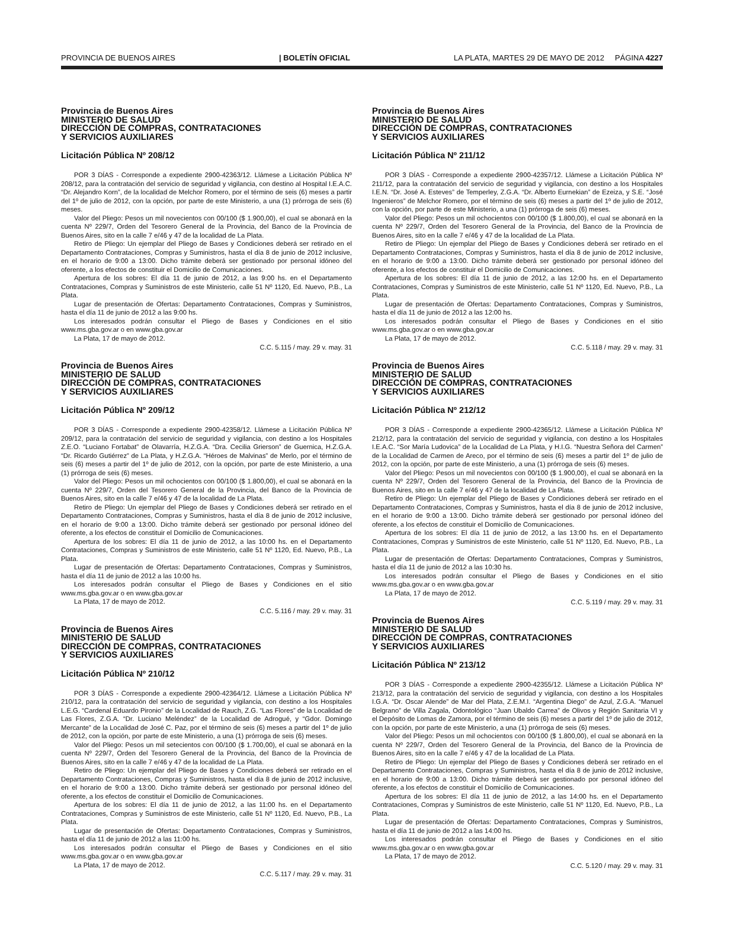PROVINCIA DE BUENOS AIRES | BOLETÍN OFICIAL LA PLATA, MARTES 29 DE MAYO DE 2012 PÁGINA 4227
Provincia de Buenos Aires
MINISTERIO DE SALUD
DIRECCIÓN DE COMPRAS, CONTRATACIONES
Y SERVICIOS AUXILIARES
Licitación Pública Nº 208/12
POR 3 DÍAS - Corresponde a expediente 2900-42363/12. Llámese a Licitación Pública Nº 208/12, para la contratación del servicio de seguridad y vigilancia, con destino al Hospital I.E.A.C. “Dr. Alejandro Korn”, de la localidad de Melchor Romero, por el término de seis (6) meses a partir del 1º de julio de 2012, con la opción, por parte de este Ministerio, a una (1) prórroga de seis (6) meses.
Valor del Pliego: Pesos un mil novecientos con 00/100 ($ 1.900,00), el cual se abonará en la cuenta Nº 229/7, Orden del Tesorero General de la Provincia, del Banco de la Provincia de Buenos Aires, sito en la calle 7 e/46 y 47 de la localidad de La Plata.
Retiro de Pliego: Un ejemplar del Pliego de Bases y Condiciones deberá ser retirado en el Departamento Contrataciones, Compras y Suministros, hasta el día 8 de junio de 2012 inclusive, en el horario de 9:00 a 13:00. Dicho trámite deberá ser gestionado por personal idóneo del oferente, a los efectos de constituir el Domicilio de Comunicaciones.
Apertura de los sobres: El día 11 de junio de 2012, a las 9:00 hs. en el Departamento Contrataciones, Compras y Suministros de este Ministerio, calle 51 Nº 1120, Ed. Nuevo, P.B., La Plata.
Lugar de presentación de Ofertas: Departamento Contrataciones, Compras y Suministros, hasta el día 11 de junio de 2012 a las 9:00 hs.
Los interesados podrán consultar el Pliego de Bases y Condiciones en el sitio www.ms.gba.gov.ar o en www.gba.gov.ar
La Plata, 17 de mayo de 2012.
C.C. 5.115 / may. 29 v. may. 31
Provincia de Buenos Aires
MINISTERIO DE SALUD
DIRECCIÓN DE COMPRAS, CONTRATACIONES
Y SERVICIOS AUXILIARES
Licitación Pública Nº 209/12
POR 3 DÍAS - Corresponde a expediente 2900-42358/12. Llámese a Licitación Pública Nº 209/12, para la contratación del servicio de seguridad y vigilancia, con destino a los Hospitales Z.E.O. “Luciano Fortabat” de Olavarría, H.Z.G.A. “Dra. Cecilia Grierson” de Guernica, H.Z.G.A. “Dr. Ricardo Gutiérrez” de La Plata, y H.Z.G.A. “Héroes de Malvinas” de Merlo, por el término de seis (6) meses a partir del 1º de julio de 2012, con la opción, por parte de este Ministerio, a una (1) prórroga de seis (6) meses.
Valor del Pliego: Pesos un mil ochocientos con 00/100 ($ 1.800,00), el cual se abonará en la cuenta Nº 229/7, Orden del Tesorero General de la Provincia, del Banco de la Provincia de Buenos Aires, sito en la calle 7 e/46 y 47 de la localidad de La Plata.
Retiro de Pliego: Un ejemplar del Pliego de Bases y Condiciones deberá ser retirado en el Departamento Contrataciones, Compras y Suministros, hasta el día 8 de junio de 2012 inclusive, en el horario de 9:00 a 13:00. Dicho trámite deberá ser gestionado por personal idóneo del oferente, a los efectos de constituir el Domicilio de Comunicaciones.
Apertura de los sobres: El día 11 de junio de 2012, a las 10:00 hs. en el Departamento Contrataciones, Compras y Suministros de este Ministerio, calle 51 Nº 1120, Ed. Nuevo, P.B., La Plata.
Lugar de presentación de Ofertas: Departamento Contrataciones, Compras y Suministros, hasta el día 11 de junio de 2012 a las 10:00 hs.
Los interesados podrán consultar el Pliego de Bases y Condiciones en el sitio www.ms.gba.gov.ar o en www.gba.gov.ar
La Plata, 17 de mayo de 2012.
C.C. 5.116 / may. 29 v. may. 31
Provincia de Buenos Aires
MINISTERIO DE SALUD
DIRECCIÓN DE COMPRAS, CONTRATACIONES
Y SERVICIOS AUXILIARES
Licitación Pública Nº 210/12
POR 3 DÍAS - Corresponde a expediente 2900-42364/12. Llámese a Licitación Pública Nº 210/12, para la contratación del servicio de seguridad y vigilancia, con destino a los Hospitales L.E.G. “Cardenal Eduardo Pironio” de la Localidad de Rauch, Z.G. “Las Flores” de la Localidad de Las Flores, Z.G.A. “Dr. Luciano Meléndez” de la Localidad de Adrogué, y “Gdor. Domingo Mercante” de la Localidad de José C. Paz, por el término de seis (6) meses a partir del 1º de julio de 2012, con la opción, por parte de este Ministerio, a una (1) prórroga de seis (6) meses.
Valor del Pliego: Pesos un mil setecientos con 00/100 ($ 1.700,00), el cual se abonará en la cuenta Nº 229/7, Orden del Tesorero General de la Provincia, del Banco de la Provincia de Buenos Aires, sito en la calle 7 e/46 y 47 de la localidad de La Plata.
Retiro de Pliego: Un ejemplar del Pliego de Bases y Condiciones deberá ser retirado en el Departamento Contrataciones, Compras y Suministros, hasta el día 8 de junio de 2012 inclusive, en el horario de 9:00 a 13:00. Dicho trámite deberá ser gestionado por personal idóneo del oferente, a los efectos de constituir el Domicilio de Comunicaciones.
Apertura de los sobres: El día 11 de junio de 2012, a las 11:00 hs. en el Departamento Contrataciones, Compras y Suministros de este Ministerio, calle 51 Nº 1120, Ed. Nuevo, P.B., La Plata.
Lugar de presentación de Ofertas: Departamento Contrataciones, Compras y Suministros, hasta el día 11 de junio de 2012 a las 11:00 hs.
Los interesados podrán consultar el Pliego de Bases y Condiciones en el sitio www.ms.gba.gov.ar o en www.gba.gov.ar
La Plata, 17 de mayo de 2012.
C.C. 5.117 / may. 29 v. may. 31
Provincia de Buenos Aires
MINISTERIO DE SALUD
DIRECCIÓN DE COMPRAS, CONTRATACIONES
Y SERVICIOS AUXILIARES
Licitación Pública Nº 211/12
POR 3 DÍAS - Corresponde a expediente 2900-42357/12. Llámese a Licitación Pública Nº 211/12, para la contratación del servicio de seguridad y vigilancia, con destino a los Hospitales I.E.N. “Dr. José A. Esteves” de Temperley, Z.G.A. “Dr. Alberto Eurnekian” de Ezeiza, y S.E. “José Ingenieros” de Melchor Romero, por el término de seis (6) meses a partir del 1º de julio de 2012, con la opción, por parte de este Ministerio, a una (1) prórroga de seis (6) meses.
Valor del Pliego: Pesos un mil ochocientos con 00/100 ($ 1.800,00), el cual se abonará en la cuenta Nº 229/7, Orden del Tesorero General de la Provincia, del Banco de la Provincia de Buenos Aires, sito en la calle 7 e/46 y 47 de la localidad de La Plata.
Retiro de Pliego: Un ejemplar del Pliego de Bases y Condiciones deberá ser retirado en el Departamento Contrataciones, Compras y Suministros, hasta el día 8 de junio de 2012 inclusive, en el horario de 9:00 a 13:00. Dicho trámite deberá ser gestionado por personal idóneo del oferente, a los efectos de constituir el Domicilio de Comunicaciones.
Apertura de los sobres: El día 11 de junio de 2012, a las 12:00 hs. en el Departamento Contrataciones, Compras y Suministros de este Ministerio, calle 51 Nº 1120, Ed. Nuevo, P.B., La Plata.
Lugar de presentación de Ofertas: Departamento Contrataciones, Compras y Suministros, hasta el día 11 de junio de 2012 a las 12:00 hs.
Los interesados podrán consultar el Pliego de Bases y Condiciones en el sitio www.ms.gba.gov.ar o en www.gba.gov.ar
La Plata, 17 de mayo de 2012.
C.C. 5.118 / may. 29 v. may. 31
Provincia de Buenos Aires
MINISTERIO DE SALUD
DIRECCIÓN DE COMPRAS, CONTRATACIONES
Y SERVICIOS AUXILIARES
Licitación Pública Nº 212/12
POR 3 DÍAS - Corresponde a expediente 2900-42365/12. Llámese a Licitación Pública Nº 212/12, para la contratación del servicio de seguridad y vigilancia, con destino a los Hospitales I.E.A.C. “Sor María Ludovica” de la Localidad de La Plata, y H.I.G. “Nuestra Señora del Carmen” de la Localidad de Carmen de Areco, por el término de seis (6) meses a partir del 1º de julio de 2012, con la opción, por parte de este Ministerio, a una (1) prórroga de seis (6) meses.
Valor del Pliego: Pesos un mil novecientos con 00/100 ($ 1.900,00), el cual se abonará en la cuenta Nº 229/7, Orden del Tesorero General de la Provincia, del Banco de la Provincia de Buenos Aires, sito en la calle 7 e/46 y 47 de la localidad de La Plata.
Retiro de Pliego: Un ejemplar del Pliego de Bases y Condiciones deberá ser retirado en el Departamento Contrataciones, Compras y Suministros, hasta el día 8 de junio de 2012 inclusive, en el horario de 9:00 a 13:00. Dicho trámite deberá ser gestionado por personal idóneo del oferente, a los efectos de constituir el Domicilio de Comunicaciones.
Apertura de los sobres: El día 11 de junio de 2012, a las 13:00 hs. en el Departamento Contrataciones, Compras y Suministros de este Ministerio, calle 51 Nº 1120, Ed. Nuevo, P.B., La Plata.
Lugar de presentación de Ofertas: Departamento Contrataciones, Compras y Suministros, hasta el día 11 de junio de 2012 a las 10:30 hs.
Los interesados podrán consultar el Pliego de Bases y Condiciones en el sitio www.ms.gba.gov.ar o en www.gba.gov.ar
La Plata, 17 de mayo de 2012.
C.C. 5.119 / may. 29 v. may. 31
Provincia de Buenos Aires
MINISTERIO DE SALUD
DIRECCIÓN DE COMPRAS, CONTRATACIONES
Y SERVICIOS AUXILIARES
Licitación Pública Nº 213/12
POR 3 DÍAS - Corresponde a expediente 2900-42355/12. Llámese a Licitación Pública Nº 213/12, para la contratación del servicio de seguridad y vigilancia, con destino a los Hospitales I.G.A. “Dr. Oscar Alende” de Mar del Plata, Z.E.M.I. “Argentina Diego” de Azul, Z.G.A. “Manuel Belgrano” de Villa Zagala, Odontológico “Juan Ubaldo Carrea” de Olivos y Región Sanitaria VI y el Depósito de Lomas de Zamora, por el término de seis (6) meses a partir del 1º de julio de 2012, con la opción, por parte de este Ministerio, a una (1) prórroga de seis (6) meses.
Valor del Pliego: Pesos un mil ochocientos con 00/100 ($ 1.800,00), el cual se abonará en la cuenta Nº 229/7, Orden del Tesorero General de la Provincia, del Banco de la Provincia de Buenos Aires, sito en la calle 7 e/46 y 47 de la localidad de La Plata.
Retiro de Pliego: Un ejemplar del Pliego de Bases y Condiciones deberá ser retirado en el Departamento Contrataciones, Compras y Suministros, hasta el día 8 de junio de 2012 inclusive, en el horario de 9:00 a 13:00. Dicho trámite deberá ser gestionado por personal idóneo del oferente, a los efectos de constituir el Domicilio de Comunicaciones.
Apertura de los sobres: El día 11 de junio de 2012, a las 14:00 hs. en el Departamento Contrataciones, Compras y Suministros de este Ministerio, calle 51 Nº 1120, Ed. Nuevo, P.B., La Plata.
Lugar de presentación de Ofertas: Departamento Contrataciones, Compras y Suministros, hasta el día 11 de junio de 2012 a las 14:00 hs.
Los interesados podrán consultar el Pliego de Bases y Condiciones en el sitio www.ms.gba.gov.ar o en www.gba.gov.ar
La Plata, 17 de mayo de 2012.
C.C. 5.120 / may. 29 v. may. 31